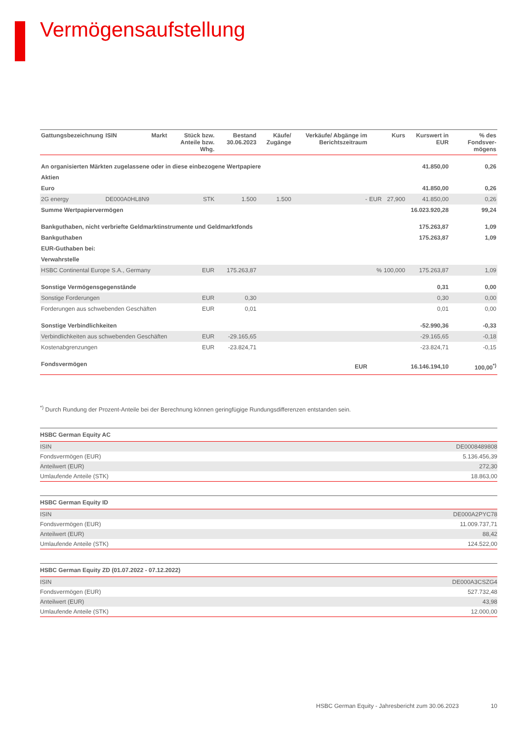Vermögensaufstellung
| Gattungsbezeichnung | ISIN | Markt | Stück bzw. Anteile bzw. Whg. | Bestand 30.06.2023 | Käufe/ Zugänge | Verkäufe/ Abgänge im Berichtszeitraum | | Kurs | Kurswert in EUR | % des Fondsver-mögens |
| --- | --- | --- | --- | --- | --- | --- | --- | --- | --- | --- |
| An organisierten Märkten zugelassene oder in diese einbezogene Wertpapiere | | | | | | | | | 41.850,00 | 0,26 |
| Aktien | | | | | | | | | | |
| Euro | | | | | | | | | 41.850,00 | 0,26 |
| 2G energy | DE000A0HL8N9 | | STK | 1.500 | 1.500 | - | EUR | 27,900 | 41.850,00 | 0,26 |
| Summe Wertpapiervermögen | | | | | | | | | 16.023.920,28 | 99,24 |
| Bankguthaben, nicht verbriefte Geldmarktinstrumente und Geldmarktfonds | | | | | | | | | 175.263,87 | 1,09 |
| Bankguthaben | | | | | | | | | 175.263,87 | 1,09 |
| EUR-Guthaben bei: | | | | | | | | | | |
| Verwahrstelle | | | | | | | | | | |
| HSBC Continental Europe S.A., Germany | | | EUR | 175.263,87 | | | % | 100,000 | 175.263,87 | 1,09 |
| Sonstige Vermögensgegenstände | | | | | | | | | 0,31 | 0,00 |
| Sonstige Forderungen | | | EUR | 0,30 | | | | | 0,30 | 0,00 |
| Forderungen aus schwebenden Geschäften | | | EUR | 0,01 | | | | | 0,01 | 0,00 |
| Sonstige Verbindlichkeiten | | | | | | | | | -52.990,36 | -0,33 |
| Verbindlichkeiten aus schwebenden Geschäften | | | EUR | -29.165,65 | | | | | -29.165,65 | -0,18 |
| Kostenabgrenzungen | | | EUR | -23.824,71 | | | | | -23.824,71 | -0,15 |
| Fondsvermögen | | | | | | EUR | | | 16.146.194,10 | 100,00<sup>*)</sup> |
<sup>*)</sup> Durch Rundung der Prozent-Anteile bei der Berechnung können geringfügige Rundungsdifferenzen entstanden sein.
| HSBC German Equity AC | |
| ISIN | DE0008489808 |
| Fondsvermögen (EUR) | 5.136.456,39 |
| Anteilwert (EUR) | 272,30 |
| Umlaufende Anteile (STK) | 18.863,00 |
| HSBC German Equity ID | |
| ISIN | DE000A2PYC78 |
| Fondsvermögen (EUR) | 11.009.737,71 |
| Anteilwert (EUR) | 88,42 |
| Umlaufende Anteile (STK) | 124.522,00 |
| HSBC German Equity ZD (01.07.2022 - 07.12.2022) | |
| ISIN | DE000A3CSZG4 |
| Fondsvermögen (EUR) | 527.732,48 |
| Anteilwert (EUR) | 43,98 |
| Umlaufende Anteile (STK) | 12.000,00 |
HSBC German Equity - Jahresbericht zum 30.06.2023 10